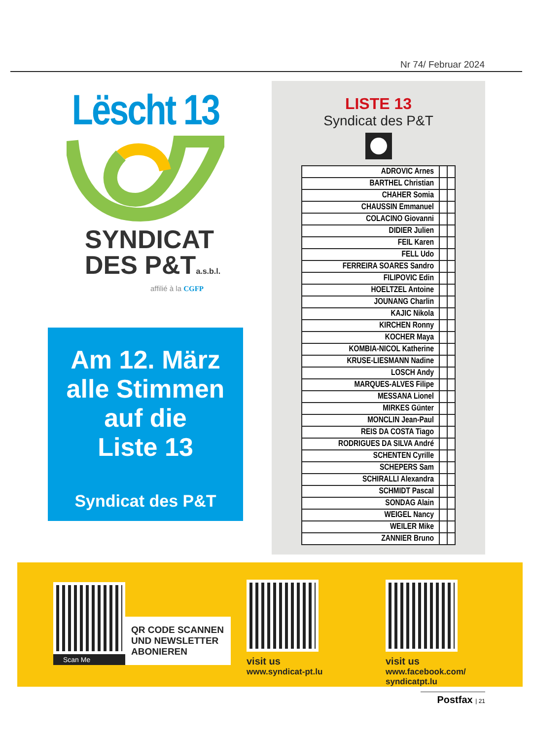Nr 74/ Februar 2024
Lëscht 13
SYNDICAT
DES P&Ta.s.b.l.
affilié à la CGFP
Am 12. März
alle Stimmen
auf die
Liste 13
Syndicat des P&T
LISTE 13
Syndicat des P&T
| ADROVIC Arnes | | |
| BARTHEL Christian | | |
| CHAHER Somia | | |
| CHAUSSIN Emmanuel | | |
| COLACINO Giovanni | | |
| DIDIER Julien | | |
| FEIL Karen | | |
| FELL Udo | | |
| FERREIRA SOARES Sandro | | |
| FILIPOVIC Edin | | |
| HOELTZEL Antoine | | |
| JOUNANG Charlin | | |
| KAJIC Nikola | | |
| KIRCHEN Ronny | | |
| KOCHER Maya | | |
| KOMBIA-NICOL Katherine | | |
| KRUSE-LIESMANN Nadine | | |
| LOSCH Andy | | |
| MARQUES-ALVES Filipe | | |
| MESSANA Lionel | | |
| MIRKES Günter | | |
| MONCLIN Jean-Paul | | |
| REIS DA COSTA Tiago | | |
| RODRIGUES DA SILVA André | | |
| SCHENTEN Cyrille | | |
| SCHEPERS Sam | | |
| SCHIRALLI Alexandra | | |
| SCHMIDT Pascal | | |
| SONDAG Alain | | |
| WEIGEL Nancy | | |
| WEILER Mike | | |
| ZANNIER Bruno | | |
Scan Me
QR CODE SCANNEN UND NEWSLETTER ABONIEREN
visit us
www.syndicat-pt.lu
visit us
www.facebook.com/
syndicatpt.lu
Postfax | 21